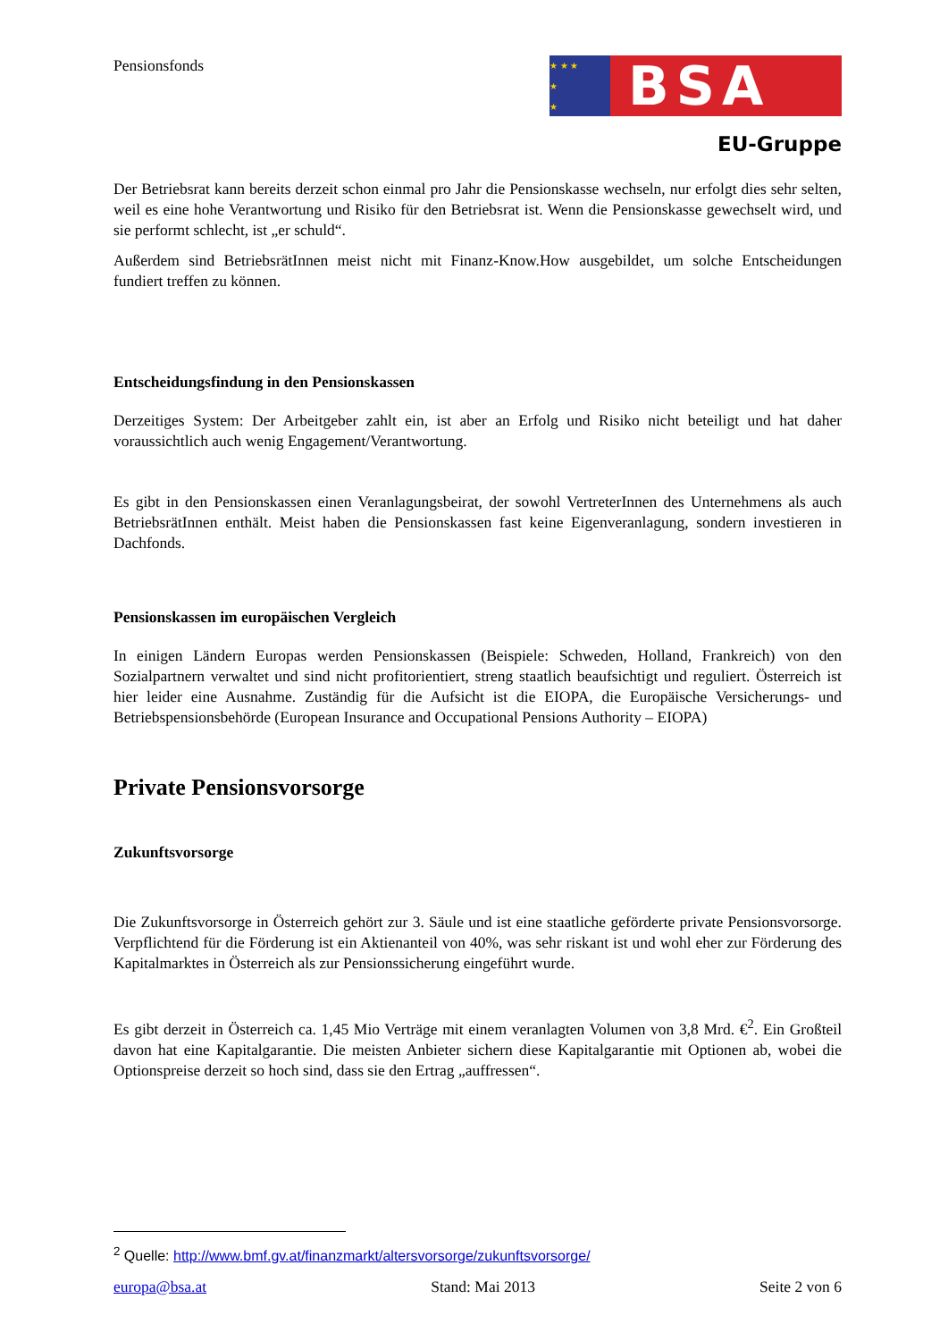Pensionsfonds
★ ★ ★
★
★
BSA
EU-Gruppe
Der Betriebsrat kann bereits derzeit schon einmal pro Jahr die Pensionskasse wechseln, nur erfolgt dies sehr selten, weil es eine hohe Verantwortung und Risiko für den Betriebsrat ist. Wenn die Pensionskasse gewechselt wird, und sie performt schlecht, ist „er schuld“.
Außerdem sind BetriebsrätInnen meist nicht mit Finanz-Know.How ausgebildet, um solche Entscheidungen fundiert treffen zu können.
Entscheidungsfindung in den Pensionskassen
Derzeitiges System: Der Arbeitgeber zahlt ein, ist aber an Erfolg und Risiko nicht beteiligt und hat daher voraussichtlich auch wenig Engagement/Verantwortung.
Es gibt in den Pensionskassen einen Veranlagungsbeirat, der sowohl VertreterInnen des Unternehmens als auch BetriebsrätInnen enthält. Meist haben die Pensionskassen fast keine Eigenveranlagung, sondern investieren in Dachfonds.
Pensionskassen im europäischen Vergleich
In einigen Ländern Europas werden Pensionskassen (Beispiele: Schweden, Holland, Frankreich) von den Sozialpartnern verwaltet und sind nicht profitorientiert, streng staatlich beaufsichtigt und reguliert. Österreich ist hier leider eine Ausnahme. Zuständig für die Aufsicht ist die EIOPA, die Europäische Versicherungs- und Betriebspensionsbehörde (European Insurance and Occupational Pensions Authority – EIOPA)
Private Pensionsvorsorge
Zukunftsvorsorge
Die Zukunftsvorsorge in Österreich gehört zur 3. Säule und ist eine staatliche geförderte private Pensionsvorsorge. Verpflichtend für die Förderung ist ein Aktienanteil von 40%, was sehr riskant ist und wohl eher zur Förderung des Kapitalmarktes in Österreich als zur Pensionssicherung eingeführt wurde.
Es gibt derzeit in Österreich ca. 1,45 Mio Verträge mit einem veranlagten Volumen von 3,8 Mrd. €<sup>2</sup>. Ein Großteil davon hat eine Kapitalgarantie. Die meisten Anbieter sichern diese Kapitalgarantie mit Optionen ab, wobei die Optionspreise derzeit so hoch sind, dass sie den Ertrag „auffressen“.
<sup>2</sup> Quelle: http://www.bmf.gv.at/finanzmarkt/altersvorsorge/zukunftsvorsorge/
europa@bsa.at Stand: Mai 2013 Seite 2 von 6